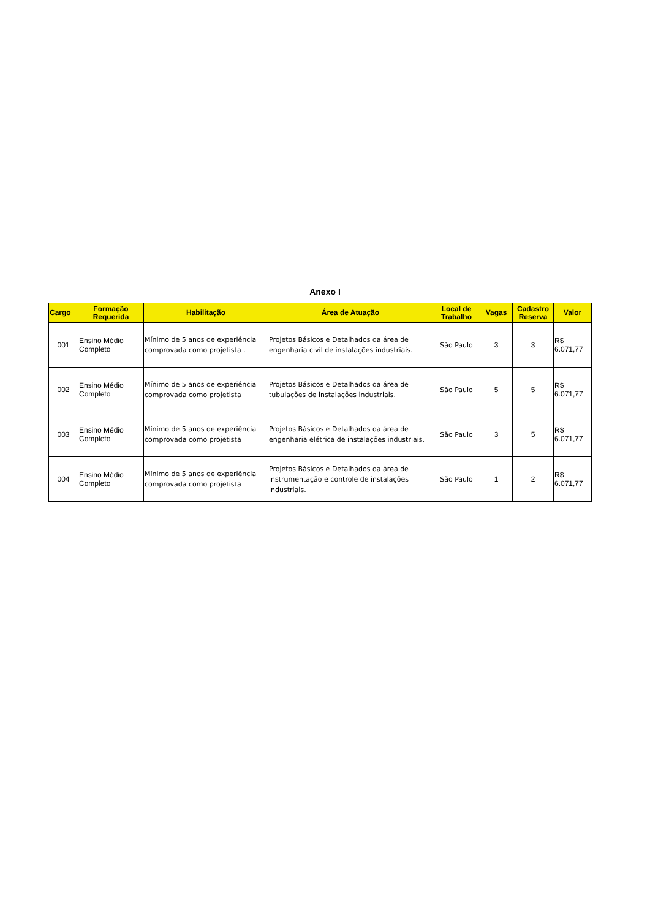Anexo I
| Cargo | Formação Requerida | Habilitação | Área de Atuação | Local de Trabalho | Vagas | Cadastro Reserva | Valor |
| --- | --- | --- | --- | --- | --- | --- | --- |
| 001 | Ensino Médio Completo | Mínimo de 5 anos de experiência comprovada como projetista . | Projetos Básicos e Detalhados da área de engenharia civil de instalações industriais. | São Paulo | 3 | 3 | R$ 6.071,77 |
| 002 | Ensino Médio Completo | Mínimo de 5 anos de experiência comprovada como projetista | Projetos Básicos e Detalhados da área de tubulações de instalações industriais. | São Paulo | 5 | 5 | R$ 6.071,77 |
| 003 | Ensino Médio Completo | Mínimo de 5 anos de experiência comprovada como projetista | Projetos Básicos e Detalhados da área de engenharia elétrica de instalações industriais. | São Paulo | 3 | 5 | R$ 6.071,77 |
| 004 | Ensino Médio Completo | Mínimo de 5 anos de experiência comprovada como projetista | Projetos Básicos e Detalhados da área de instrumentação e controle de instalações industriais. | São Paulo | 1 | 2 | R$ 6.071,77 |